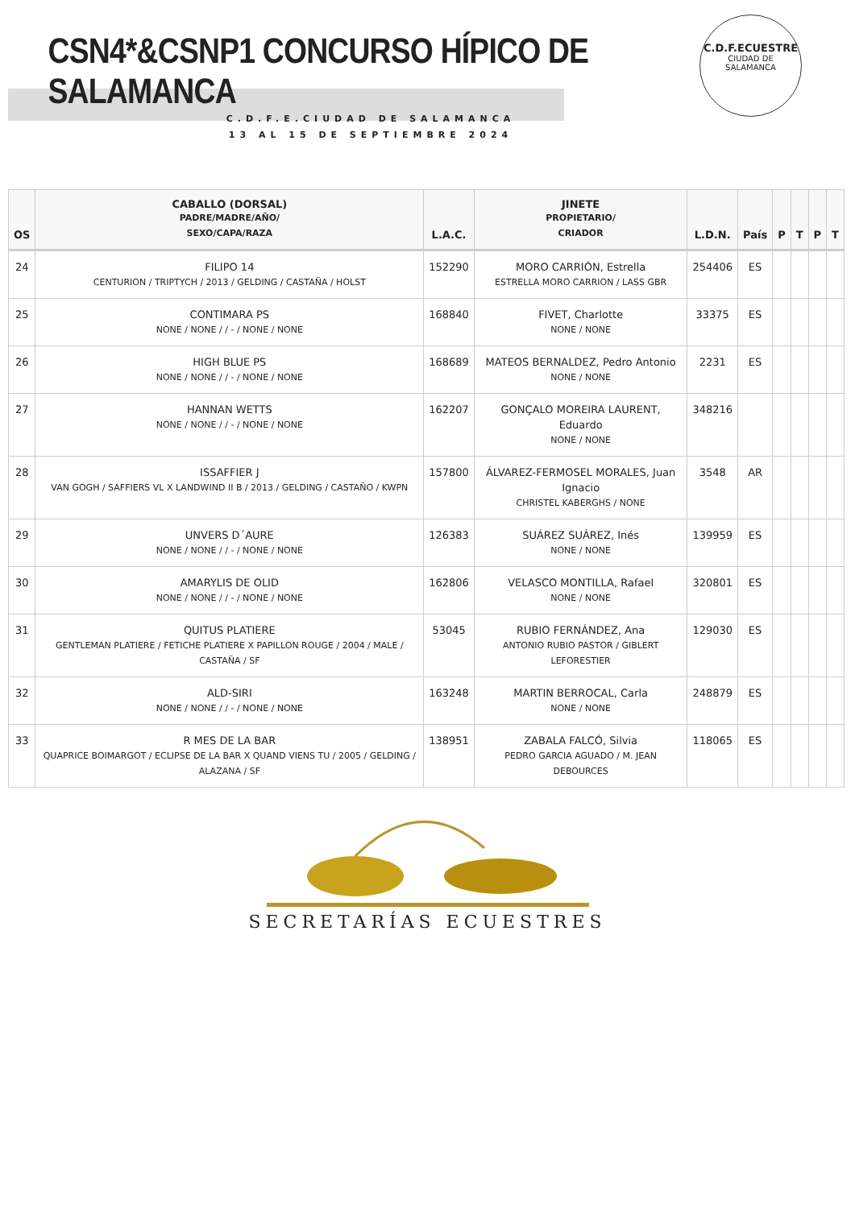CSN4*&CSNP1 CONCURSO HÍPICO DE SALAMANCA
C.D.F.E.CIUDAD DE SALAMANCA
13 AL 15 DE SEPTIEMBRE 2024
C.D.F.ECUESTRE
CIUDAD DE
SALAMANCA
| OS | CABALLO (DORSAL) PADRE/MADRE/AÑO/ SEXO/CAPA/RAZA | L.A.C. | JINETE PROPIETARIO/ CRIADOR | L.D.N. | País | P | T | P | T |
| --- | --- | --- | --- | --- | --- | --- | --- | --- | --- |
| 24 | FILIPO 14 CENTURION / TRIPTYCH / 2013 / GELDING / CASTAÑA / HOLST | 152290 | MORO CARRIÓN, Estrella ESTRELLA MORO CARRION / LASS GBR | 254406 | ES | | | | |
| 25 | CONTIMARA PS NONE / NONE / / - / NONE / NONE | 168840 | FIVET, Charlotte NONE / NONE | 33375 | ES | | | | |
| 26 | HIGH BLUE PS NONE / NONE / / - / NONE / NONE | 168689 | MATEOS BERNALDEZ, Pedro Antonio NONE / NONE | 2231 | ES | | | | |
| 27 | HANNAN WETTS NONE / NONE / / - / NONE / NONE | 162207 | GONÇALO MOREIRA LAURENT, Eduardo NONE / NONE | 348216 | | | | | |
| 28 | ISSAFFIER J VAN GOGH / SAFFIERS VL X LANDWIND II B / 2013 / GELDING / CASTAÑO / KWPN | 157800 | ÁLVAREZ-FERMOSEL MORALES, Juan Ignacio CHRISTEL KABERGHS / NONE | 3548 | AR | | | | |
| 29 | UNVERS D´AURE NONE / NONE / / - / NONE / NONE | 126383 | SUÁREZ SUÁREZ, Inés NONE / NONE | 139959 | ES | | | | |
| 30 | AMARYLIS DE OLID NONE / NONE / / - / NONE / NONE | 162806 | VELASCO MONTILLA, Rafael NONE / NONE | 320801 | ES | | | | |
| 31 | QUITUS PLATIERE GENTLEMAN PLATIERE / FETICHE PLATIERE X PAPILLON ROUGE / 2004 / MALE / CASTAÑA / SF | 53045 | RUBIO FERNÁNDEZ, Ana ANTONIO RUBIO PASTOR / GIBLERT LEFORESTIER | 129030 | ES | | | | |
| 32 | ALD-SIRI NONE / NONE / / - / NONE / NONE | 163248 | MARTIN BERROCAL, Carla NONE / NONE | 248879 | ES | | | | |
| 33 | R MES DE LA BAR QUAPRICE BOIMARGOT / ECLIPSE DE LA BAR X QUAND VIENS TU / 2005 / GELDING / ALAZANA / SF | 138951 | ZABALA FALCÓ, Silvia PEDRO GARCIA AGUADO / M. JEAN DEBOURCES | 118065 | ES | | | | |
SECRETARÍAS ECUESTRES